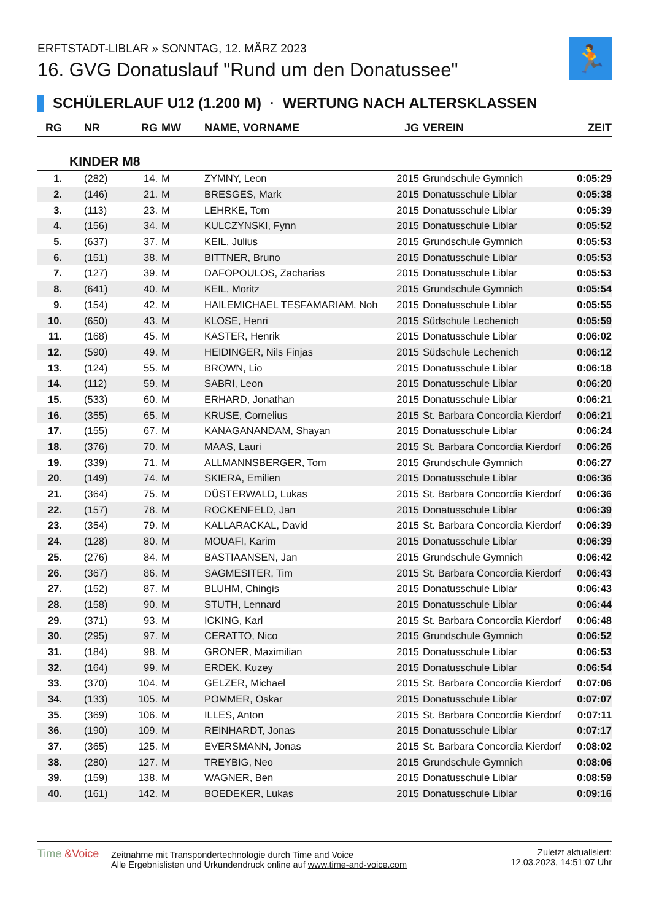ERFTSTADT-LIBLAR » SONNTAG, 12. MÄRZ 2023
16. GVG Donatuslauf "Rund um den Donatussee"
🏃
SCHÜLERLAUF U12 (1.200 M) · WERTUNG NACH ALTERSKLASSEN
| RG | NR | RG | MW | NAME, VORNAME | JG | VEREIN | ZEIT |
| --- | --- | --- | --- | --- | --- | --- | --- |
| KINDER M8 | | | | | | | |
| 1. | (282) | 14. | M | ZYMNY, Leon | 2015 | Grundschule Gymnich | 0:05:29 |
| 2. | (146) | 21. | M | BRESGES, Mark | 2015 | Donatusschule Liblar | 0:05:38 |
| 3. | (113) | 23. | M | LEHRKE, Tom | 2015 | Donatusschule Liblar | 0:05:39 |
| 4. | (156) | 34. | M | KULCZYNSKI, Fynn | 2015 | Donatusschule Liblar | 0:05:52 |
| 5. | (637) | 37. | M | KEIL, Julius | 2015 | Grundschule Gymnich | 0:05:53 |
| 6. | (151) | 38. | M | BITTNER, Bruno | 2015 | Donatusschule Liblar | 0:05:53 |
| 7. | (127) | 39. | M | DAFOPOULOS, Zacharias | 2015 | Donatusschule Liblar | 0:05:53 |
| 8. | (641) | 40. | M | KEIL, Moritz | 2015 | Grundschule Gymnich | 0:05:54 |
| 9. | (154) | 42. | M | HAILEMICHAEL TESFAMARIAM, Noh | 2015 | Donatusschule Liblar | 0:05:55 |
| 10. | (650) | 43. | M | KLOSE, Henri | 2015 | Südschule Lechenich | 0:05:59 |
| 11. | (168) | 45. | M | KASTER, Henrik | 2015 | Donatusschule Liblar | 0:06:02 |
| 12. | (590) | 49. | M | HEIDINGER, Nils Finjas | 2015 | Südschule Lechenich | 0:06:12 |
| 13. | (124) | 55. | M | BROWN, Lio | 2015 | Donatusschule Liblar | 0:06:18 |
| 14. | (112) | 59. | M | SABRI, Leon | 2015 | Donatusschule Liblar | 0:06:20 |
| 15. | (533) | 60. | M | ERHARD, Jonathan | 2015 | Donatusschule Liblar | 0:06:21 |
| 16. | (355) | 65. | M | KRUSE, Cornelius | 2015 | St. Barbara Concordia Kierdorf | 0:06:21 |
| 17. | (155) | 67. | M | KANAGANANDAM, Shayan | 2015 | Donatusschule Liblar | 0:06:24 |
| 18. | (376) | 70. | M | MAAS, Lauri | 2015 | St. Barbara Concordia Kierdorf | 0:06:26 |
| 19. | (339) | 71. | M | ALLMANNSBERGER, Tom | 2015 | Grundschule Gymnich | 0:06:27 |
| 20. | (149) | 74. | M | SKIERA, Emilien | 2015 | Donatusschule Liblar | 0:06:36 |
| 21. | (364) | 75. | M | DÜSTERWALD, Lukas | 2015 | St. Barbara Concordia Kierdorf | 0:06:36 |
| 22. | (157) | 78. | M | ROCKENFELD, Jan | 2015 | Donatusschule Liblar | 0:06:39 |
| 23. | (354) | 79. | M | KALLARACKAL, David | 2015 | St. Barbara Concordia Kierdorf | 0:06:39 |
| 24. | (128) | 80. | M | MOUAFI, Karim | 2015 | Donatusschule Liblar | 0:06:39 |
| 25. | (276) | 84. | M | BASTIAANSEN, Jan | 2015 | Grundschule Gymnich | 0:06:42 |
| 26. | (367) | 86. | M | SAGMESITER, Tim | 2015 | St. Barbara Concordia Kierdorf | 0:06:43 |
| 27. | (152) | 87. | M | BLUHM, Chingis | 2015 | Donatusschule Liblar | 0:06:43 |
| 28. | (158) | 90. | M | STUTH, Lennard | 2015 | Donatusschule Liblar | 0:06:44 |
| 29. | (371) | 93. | M | ICKING, Karl | 2015 | St. Barbara Concordia Kierdorf | 0:06:48 |
| 30. | (295) | 97. | M | CERATTO, Nico | 2015 | Grundschule Gymnich | 0:06:52 |
| 31. | (184) | 98. | M | GRONER, Maximilian | 2015 | Donatusschule Liblar | 0:06:53 |
| 32. | (164) | 99. | M | ERDEK, Kuzey | 2015 | Donatusschule Liblar | 0:06:54 |
| 33. | (370) | 104. | M | GELZER, Michael | 2015 | St. Barbara Concordia Kierdorf | 0:07:06 |
| 34. | (133) | 105. | M | POMMER, Oskar | 2015 | Donatusschule Liblar | 0:07:07 |
| 35. | (369) | 106. | M | ILLES, Anton | 2015 | St. Barbara Concordia Kierdorf | 0:07:11 |
| 36. | (190) | 109. | M | REINHARDT, Jonas | 2015 | Donatusschule Liblar | 0:07:17 |
| 37. | (365) | 125. | M | EVERSMANN, Jonas | 2015 | St. Barbara Concordia Kierdorf | 0:08:02 |
| 38. | (280) | 127. | M | TREYBIG, Neo | 2015 | Grundschule Gymnich | 0:08:06 |
| 39. | (159) | 138. | M | WAGNER, Ben | 2015 | Donatusschule Liblar | 0:08:59 |
| 40. | (161) | 142. | M | BOEDEKER, Lukas | 2015 | Donatusschule Liblar | 0:09:16 |
Time &Voice
Zeitnahme mit Transpondertechnologie durch Time and Voice
Alle Ergebnislisten und Urkundendruck online auf www.time-and-voice.com
Zuletzt aktualisiert:
12.03.2023, 14:51:07 Uhr